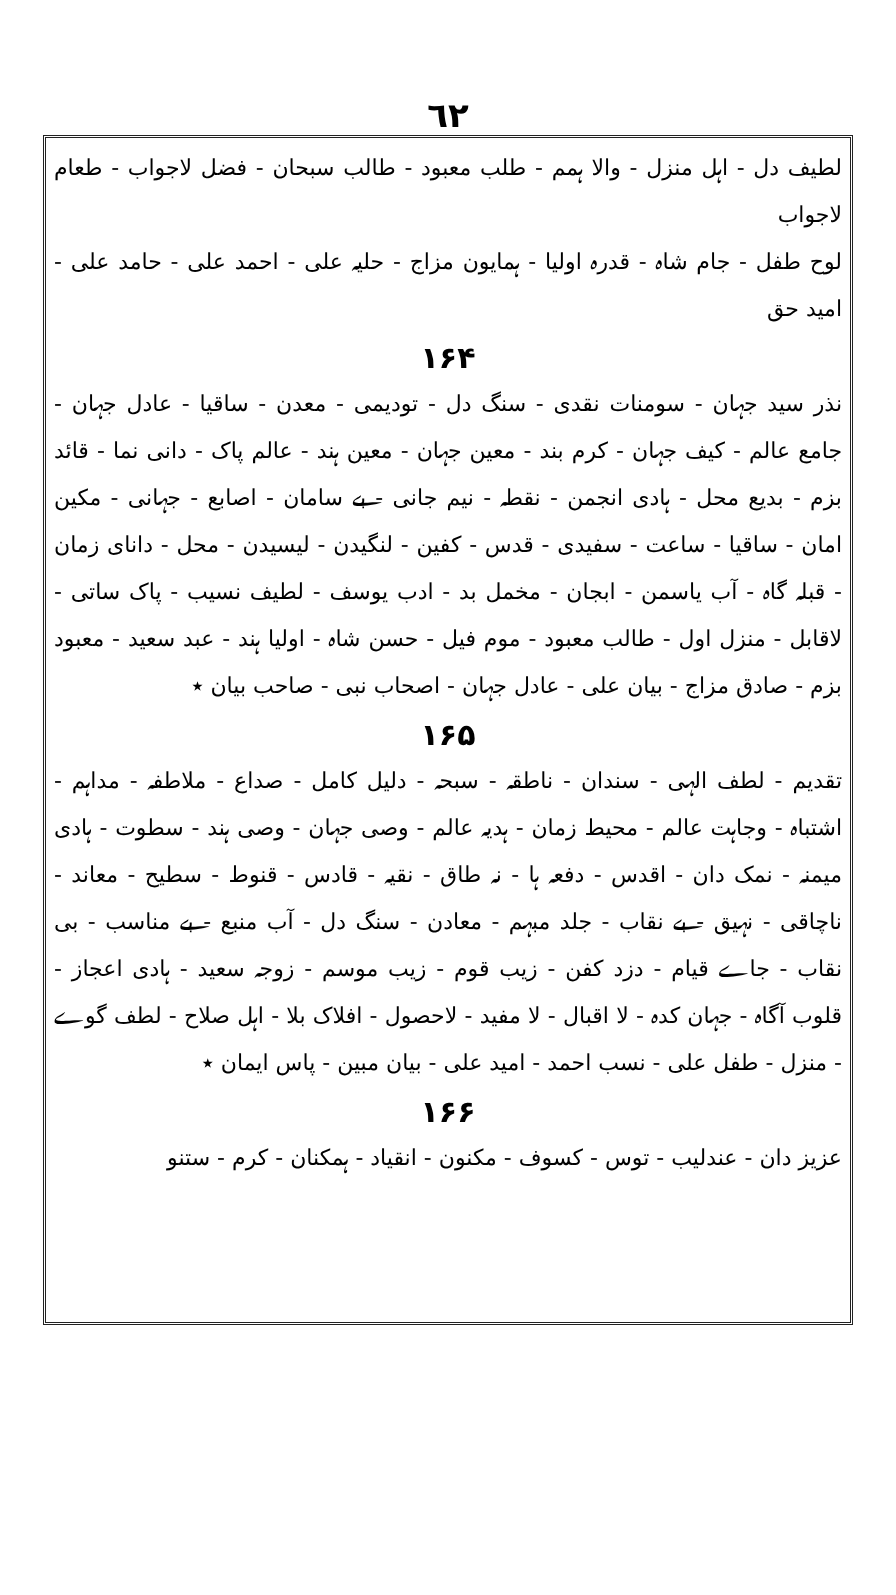٦٢
لطیف دل - اہل منزل - والا ہمم - طلب معبود - طالب سبحان - فضل لاجواب - طعام لاجواب
لوح طفل - جام شاہ - قدرہ اولیا - ہمایون مزاج - حلیہ علی - احمد علی - حامد علی - امید حق
۱۶۴
نذر سید جہان - سومنات نقدی - سنگ دل - تودیمی - معدن - ساقیا - عادل جہان - جامع عالم - کیف جہان - کرم بند - معین جہان - معین ہند - عالم پاک - دانی نما - قائد بزم - بدیع محل - ہادی انجمن - نقطہ - نیم جانی - بے سامان - اصابع - جہانی - مکین امان - ساقیا - ساعت - سفیدی - قدس - کفین - لنگیدن - لیسیدن - محل - دانای زمان - قبلہ گاہ - آب یاسمن - ابجان - مخمل بد - ادب یوسف - لطیف نسیب - پاک ساتی - لاقابل - منزل اول - طالب معبود - موم فیل - حسن شاہ - اولیا ہند - عبد سعید - معبود بزم - صادق مزاج - بیان علی - عادل جہان - اصحاب نبی - صاحب بیان ٭
۱۶۵
تقدیم - لطف الہی - سندان - ناطقہ - سبحہ - دلیل کامل - صداع - ملاطفہ - مداہم - اشتباہ - وجاہت عالم - محیط زمان - ہدیہ عالم - وصی جہان - وصی ہند - سطوت - ہادی میمنہ - نمک دان - اقدس - دفعہ ہا - نہ طاق - نقیہ - قادس - قنوط - سطیح - معاند - ناچاقی - نہیق - بے نقاب - جلد مبہم - معادن - سنگ دل - آب منبع - بے مناسب - بی نقاب - جاے قیام - دزد کفن - زیب قوم - زیب موسم - زوجہ سعید - ہادی اعجاز - قلوب آگاہ - جہان کدہ - لا اقبال - لا مفید - لاحصول - افلاک بلا - اہل صلاح - لطف گوے - منزل - طفل علی - نسب احمد - امید علی - بیان مبین - پاس ایمان ٭
۱۶۶
عزیز دان - عندلیب - توس - کسوف - مکنون - انقیاد - ہمکنان - کرم - ستنو